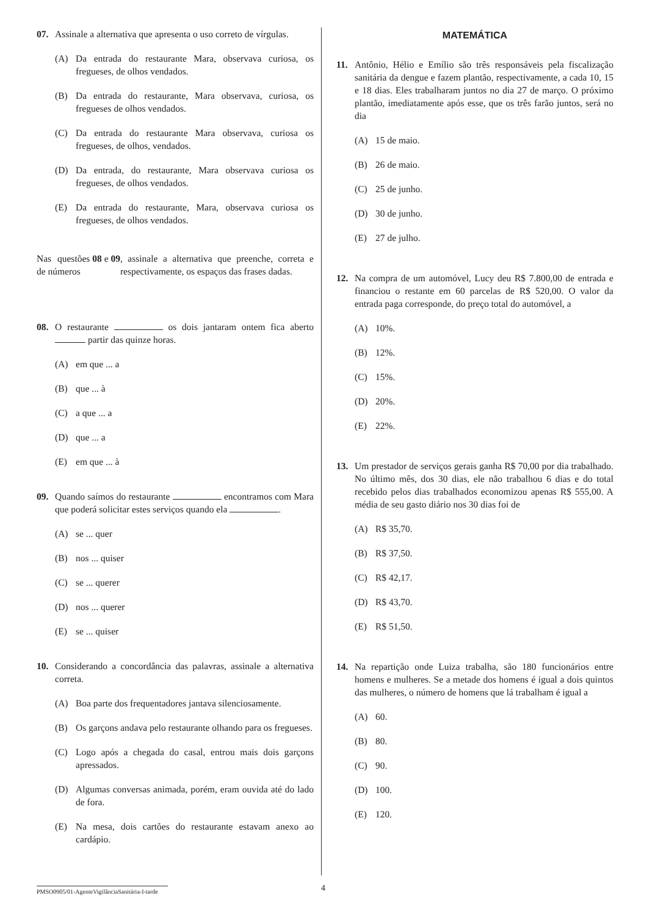07. Assinale a alternativa que apresenta o uso correto de vírgulas.
(A) Da entrada do restaurante Mara, observava curiosa, os fregueses, de olhos vendados.
(B) Da entrada do restaurante, Mara observava, curiosa, os fregueses de olhos vendados.
(C) Da entrada do restaurante Mara observava, curiosa os fregueses, de olhos, vendados.
(D) Da entrada, do restaurante, Mara observava curiosa os fregueses, de olhos vendados.
(E) Da entrada do restaurante, Mara, observava curiosa os fregueses, de olhos vendados.
Nas questões de números 08 e 09, assinale a alternativa que preenche, correta e respectivamente, os espaços das frases dadas.
08. O restaurante os dois jantaram ontem fica aberto partir das quinze horas.
(A) em que ... a
(B) que ... à
(C) a que ... a
(D) que ... a
(E) em que ... à
09. Quando saímos do restaurante encontramos com Mara que poderá solicitar estes serviços quando ela .
(A) se ... quer
(B) nos ... quiser
(C) se ... querer
(D) nos ... querer
(E) se ... quiser
10. Considerando a concordância das palavras, assinale a alternativa correta.
(A) Boa parte dos frequentadores jantava silenciosamente.
(B) Os garçons andava pelo restaurante olhando para os fregueses.
(C) Logo após a chegada do casal, entrou mais dois garçons apressados.
(D) Algumas conversas animada, porém, eram ouvida até do lado de fora.
(E) Na mesa, dois cartões do restaurante estavam anexo ao cardápio.
MATEMÁTICA
11. Antônio, Hélio e Emílio são três responsáveis pela fiscalização sanitária da dengue e fazem plantão, respectivamente, a cada 10, 15 e 18 dias. Eles trabalharam juntos no dia 27 de março. O próximo plantão, imediatamente após esse, que os três farão juntos, será no dia
(A) 15 de maio.
(B) 26 de maio.
(C) 25 de junho.
(D) 30 de junho.
(E) 27 de julho.
12. Na compra de um automóvel, Lucy deu R$ 7.800,00 de entrada e financiou o restante em 60 parcelas de R$ 520,00. O valor da entrada paga corresponde, do preço total do automóvel, a
(A) 10%.
(B) 12%.
(C) 15%.
(D) 20%.
(E) 22%.
13. Um prestador de serviços gerais ganha R$ 70,00 por dia trabalhado. No último mês, dos 30 dias, ele não trabalhou 6 dias e do total recebido pelos dias trabalhados economizou apenas R$ 555,00. A média de seu gasto diário nos 30 dias foi de
(A) R$ 35,70.
(B) R$ 37,50.
(C) R$ 42,17.
(D) R$ 43,70.
(E) R$ 51,50.
14. Na repartição onde Luiza trabalha, são 180 funcionários entre homens e mulheres. Se a metade dos homens é igual a dois quintos das mulheres, o número de homens que lá trabalham é igual a
(A) 60.
(B) 80.
(C) 90.
(D) 100.
(E) 120.
PMSO0905/01-AgenteVigilânciaSanitária-I-tarde
4